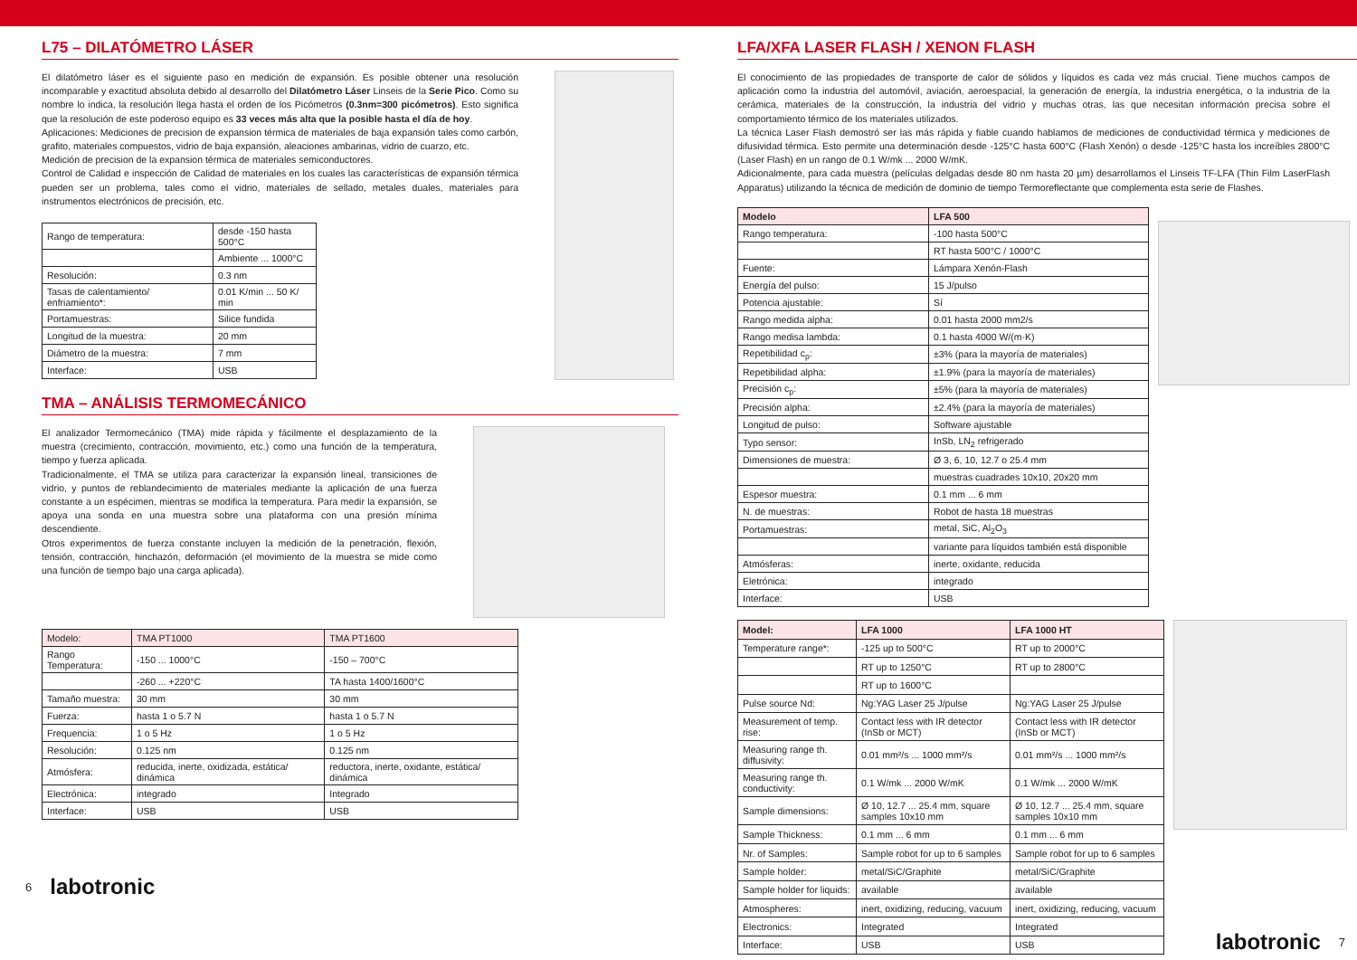L75 – DILATÓMETRO LÁSER
El dilatómetro láser es el siguiente paso en medición de expansión. Es posible obtener una resolución incomparable y exactitud absoluta debido al desarrollo del Dilatómetro Láser Linseis de la Serie Pico. Como su nombre lo indica, la resolución llega hasta el orden de los Picómetros (0.3nm=300 picómetros). Esto significa que la resolución de este poderoso equipo es 33 veces más alta que la posible hasta el día de hoy.
Aplicaciones: Mediciones de precision de expansion térmica de materiales de baja expansión tales como carbón, grafito, materiales compuestos, vidrio de baja expansión, aleaciones ambarinas, vidrio de cuarzo, etc.
Medición de precision de la expansion térmica de materiales semiconductores.
Control de Calidad e inspección de Calidad de materiales en los cuales las características de expansión térmica pueden ser un problema, tales como el vidrio, materiales de sellado, metales duales, materiales para instrumentos electrónicos de precisión, etc.
| Rango de temperatura: | desde -150 hasta 500°C |
| | Ambiente ... 1000°C |
| Resolución: | 0.3 nm |
| Tasas de calentamiento/ enfriamiento*: | 0.01 K/min ... 50 K/ min |
| Portamuestras: | Silice fundida |
| Longitud de la muestra: | 20 mm |
| Diámetro de la muestra: | 7 mm |
| Interface: | USB |
TMA – ANÁLISIS TERMOMECÁNICO
El analizador Termomecánico (TMA) mide rápida y fácilmente el desplazamiento de la muestra (crecimiento, contracción, movimiento, etc.) como una función de la temperatura, tiempo y fuerza aplicada.
Tradicionalmente, el TMA se utiliza para caracterizar la expansión lineal, transiciones de vidrio, y puntos de reblandecimiento de materiales mediante la aplicación de una fuerza constante a un espécimen, mientras se modifica la temperatura. Para medir la expansión, se apoya una sonda en una muestra sobre una plataforma con una presión mínima descendiente.
Otros experimentos de fuerza constante incluyen la medición de la penetración, flexión, tensión, contracción, hinchazón, deformación (el movimiento de la muestra se mide como una función de tiempo bajo una carga aplicada).
| Modelo: | TMA PT1000 | TMA PT1600 |
| --- | --- | --- |
| Rango Temperatura: | -150 ... 1000°C | -150 – 700°C |
| | -260 ... +220°C | TA hasta 1400/1600°C |
| Tamaño muestra: | 30 mm | 30 mm |
| Fuerza: | hasta 1 o 5.7 N | hasta 1 o 5.7 N |
| Frequencia: | 1 o 5 Hz | 1 o 5 Hz |
| Resolución: | 0.125 nm | 0.125 nm |
| Atmósfera: | reducida, inerte, oxidizada, estática/ dinámica | reductora, inerte, oxidante, estática/ dinámica |
| Electrónica: | integrado | Integrado |
| Interface: | USB | USB |
6 labotronic
LFA/XFA LASER FLASH / XENON FLASH
El conocimiento de las propiedades de transporte de calor de sólidos y líquidos es cada vez más crucial. Tiene muchos campos de aplicación como la industria del automóvil, aviación, aeroespacial, la generación de energía, la industria energética, o la industria de la cerámica, materiales de la construcción, la industria del vidrio y muchas otras, las que necesitan información precisa sobre el comportamiento térmico de los materiales utilizados.
La técnica Laser Flash demostró ser las más rápida y fiable cuando hablamos de mediciones de conductividad térmica y mediciones de difusividad térmica. Esto permite una determinación desde -125°C hasta 600°C (Flash Xenón) o desde -125°C hasta los increíbles 2800°C (Laser Flash) en un rango de 0.1 W/mk ... 2000 W/mK.
Adicionalmente, para cada muestra (películas delgadas desde 80 nm hasta 20 µm) desarrollamos el Linseis TF-LFA (Thin Film LaserFlash Apparatus) utilizando la técnica de medición de dominio de tiempo Termoreflectante que complementa esta serie de Flashes.
| Modelo | LFA 500 |
| --- | --- |
| Rango temperatura: | -100 hasta 500°C |
| | RT hasta 500°C / 1000°C |
| Fuente: | Lámpara Xenón-Flash |
| Energía del pulso: | 15 J/pulso |
| Potencia ajustable: | Sí |
| Rango medida alpha: | 0.01 hasta 2000 mm2/s |
| Rango medisa lambda: | 0.1 hasta 4000 W/(m·K) |
| Repetibilidad c<sub>p</sub>: | ±3% (para la mayoría de materiales) |
| Repetibilidad alpha: | ±1.9% (para la mayoría de materiales) |
| Precisión c<sub>p</sub>: | ±5% (para la mayoría de materiales) |
| Precisión alpha: | ±2.4% (para la mayoría de materiales) |
| Longitud de pulso: | Software ajustable |
| Typo sensor: | InSb, LN<sub>2</sub> refrigerado |
| Dimensiones de muestra: | Ø 3, 6, 10, 12.7 o 25.4 mm |
| | muestras cuadrades 10x10, 20x20 mm |
| Espesor muestra: | 0.1 mm ... 6 mm |
| N. de muestras: | Robot de hasta 18 muestras |
| Portamuestras: | metal, SiC, Al<sub>2</sub>O<sub>3</sub> |
| | variante para líquidos también está disponible |
| Atmósferas: | inerte, oxidante, reducida |
| Eletrónica: | integrado |
| Interface: | USB |
| Model: | LFA 1000 | LFA 1000 HT |
| --- | --- | --- |
| Temperature range*: | -125 up to 500°C | RT up to 2000°C |
| | RT up to 1250°C | RT up to 2800°C |
| | RT up to 1600°C | |
| Pulse source Nd: | Ng:YAG Laser 25 J/pulse | Ng:YAG Laser 25 J/pulse |
| Measurement of temp. rise: | Contact less with IR detector (InSb or MCT) | Contact less with IR detector (InSb or MCT) |
| Measuring range th. diffusivity: | 0.01 mm²/s ... 1000 mm²/s | 0.01 mm²/s ... 1000 mm²/s |
| Measuring range th. conductivity: | 0.1 W/mk ... 2000 W/mK | 0.1 W/mk ... 2000 W/mK |
| Sample dimensions: | Ø 10, 12.7 ... 25.4 mm, square samples 10x10 mm | Ø 10, 12.7 ... 25.4 mm, square samples 10x10 mm |
| Sample Thickness: | 0.1 mm ... 6 mm | 0.1 mm ... 6 mm |
| Nr. of Samples: | Sample robot for up to 6 samples | Sample robot for up to 6 samples |
| Sample holder: | metal/SiC/Graphite | metal/SiC/Graphite |
| Sample holder for liquids: | available | available |
| Atmospheres: | inert, oxidizing, reducing, vacuum | inert, oxidizing, reducing, vacuum |
| Electronics: | Integrated | Integrated |
| Interface: | USB | USB |
labotronic 7